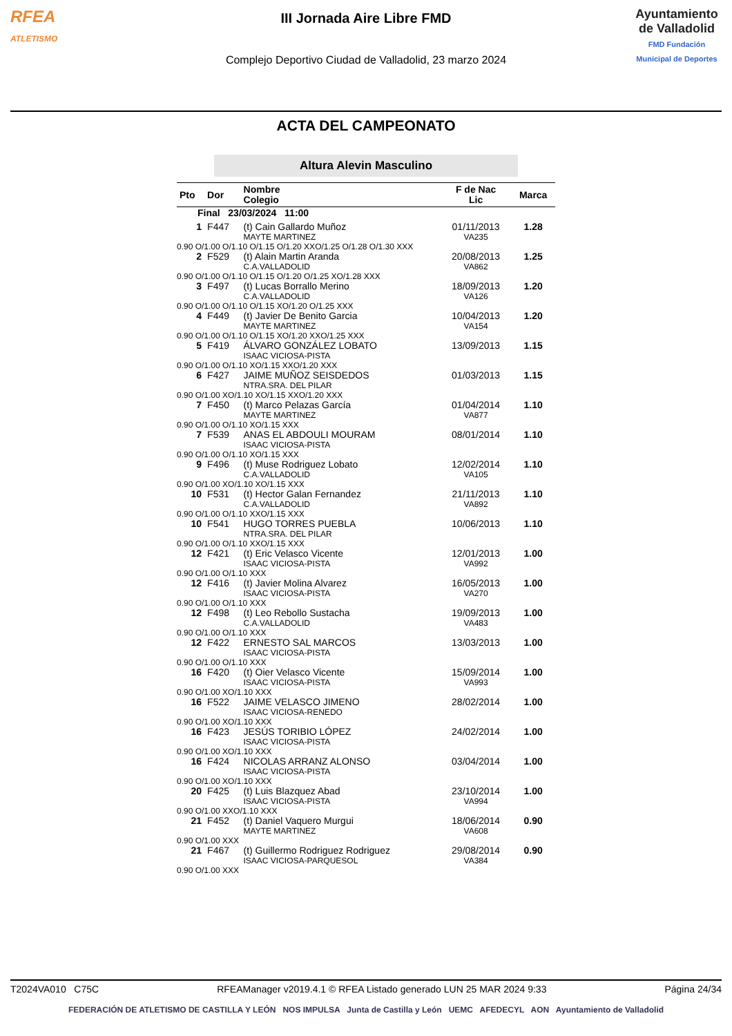RFEA
ATLETISMO
III Jornada Aire Libre FMD
Complejo Deportivo Ciudad de Valladolid, 23 marzo 2024
Ayuntamiento de Valladolid
FMD Fundación Municipal de Deportes
ACTA DEL CAMPEONATO
Altura Alevin Masculino
| Pto | Dor | Nombre Colegio | F de Nac Lic | Marca |
| --- | --- | --- | --- | --- |
| Final 23/03/2024 11:00 | | | | |
| 1 | F447 | (t) Cain Gallardo Muñoz MAYTE MARTINEZ | 01/11/2013 VA235 | 1.28 |
| 0.90 O/1.00 O/1.10 O/1.15 O/1.20 XXO/1.25 O/1.28 O/1.30 XXX | | | | |
| 2 | F529 | (t) Alain Martin Aranda C.A.VALLADOLID | 20/08/2013 VA862 | 1.25 |
| 0.90 O/1.00 O/1.10 O/1.15 O/1.20 O/1.25 XO/1.28 XXX | | | | |
| 3 | F497 | (t) Lucas Borrallo Merino C.A.VALLADOLID | 18/09/2013 VA126 | 1.20 |
| 0.90 O/1.00 O/1.10 O/1.15 XO/1.20 O/1.25 XXX | | | | |
| 4 | F449 | (t) Javier De Benito Garcia MAYTE MARTINEZ | 10/04/2013 VA154 | 1.20 |
| 0.90 O/1.00 O/1.10 O/1.15 XO/1.20 XXO/1.25 XXX | | | | |
| 5 | F419 | ÁLVARO GONZÁLEZ LOBATO ISAAC VICIOSA-PISTA | 13/09/2013 | 1.15 |
| 0.90 O/1.00 O/1.10 XO/1.15 XXO/1.20 XXX | | | | |
| 6 | F427 | JAIME MUÑOZ SEISDEDOS NTRA.SRA. DEL PILAR | 01/03/2013 | 1.15 |
| 0.90 O/1.00 XO/1.10 XO/1.15 XXO/1.20 XXX | | | | |
| 7 | F450 | (t) Marco Pelazas García MAYTE MARTINEZ | 01/04/2014 VA877 | 1.10 |
| 0.90 O/1.00 O/1.10 XO/1.15 XXX | | | | |
| 7 | F539 | ANAS EL ABDOULI MOURAM ISAAC VICIOSA-PISTA | 08/01/2014 | 1.10 |
| 0.90 O/1.00 O/1.10 XO/1.15 XXX | | | | |
| 9 | F496 | (t) Muse Rodriguez Lobato C.A.VALLADOLID | 12/02/2014 VA105 | 1.10 |
| 0.90 O/1.00 XO/1.10 XO/1.15 XXX | | | | |
| 10 | F531 | (t) Hector Galan Fernandez C.A.VALLADOLID | 21/11/2013 VA892 | 1.10 |
| 0.90 O/1.00 O/1.10 XXO/1.15 XXX | | | | |
| 10 | F541 | HUGO TORRES PUEBLA NTRA.SRA. DEL PILAR | 10/06/2013 | 1.10 |
| 0.90 O/1.00 O/1.10 XXO/1.15 XXX | | | | |
| 12 | F421 | (t) Eric Velasco Vicente ISAAC VICIOSA-PISTA | 12/01/2013 VA992 | 1.00 |
| 0.90 O/1.00 O/1.10 XXX | | | | |
| 12 | F416 | (t) Javier Molina Alvarez ISAAC VICIOSA-PISTA | 16/05/2013 VA270 | 1.00 |
| 0.90 O/1.00 O/1.10 XXX | | | | |
| 12 | F498 | (t) Leo Rebollo Sustacha C.A.VALLADOLID | 19/09/2013 VA483 | 1.00 |
| 0.90 O/1.00 O/1.10 XXX | | | | |
| 12 | F422 | ERNESTO SAL MARCOS ISAAC VICIOSA-PISTA | 13/03/2013 | 1.00 |
| 0.90 O/1.00 O/1.10 XXX | | | | |
| 16 | F420 | (t) Oier Velasco Vicente ISAAC VICIOSA-PISTA | 15/09/2014 VA993 | 1.00 |
| 0.90 O/1.00 XO/1.10 XXX | | | | |
| 16 | F522 | JAIME VELASCO JIMENO ISAAC VICIOSA-RENEDO | 28/02/2014 | 1.00 |
| 0.90 O/1.00 XO/1.10 XXX | | | | |
| 16 | F423 | JESÚS TORIBIO LÓPEZ ISAAC VICIOSA-PISTA | 24/02/2014 | 1.00 |
| 0.90 O/1.00 XO/1.10 XXX | | | | |
| 16 | F424 | NICOLAS ARRANZ ALONSO ISAAC VICIOSA-PISTA | 03/04/2014 | 1.00 |
| 0.90 O/1.00 XO/1.10 XXX | | | | |
| 20 | F425 | (t) Luis Blazquez Abad ISAAC VICIOSA-PISTA | 23/10/2014 VA994 | 1.00 |
| 0.90 O/1.00 XXO/1.10 XXX | | | | |
| 21 | F452 | (t) Daniel Vaquero Murgui MAYTE MARTINEZ | 18/06/2014 VA608 | 0.90 |
| 0.90 O/1.00 XXX | | | | |
| 21 | F467 | (t) Guillermo Rodriguez Rodriguez ISAAC VICIOSA-PARQUESOL | 29/08/2014 VA384 | 0.90 |
| 0.90 O/1.00 XXX | | | | |
T2024VA010 C75C RFEAManager v2019.4.1 © RFEA Listado generado LUN 25 MAR 2024 9:33 Página 24/34
FEDERACIÓN DE ATLETISMO DE CASTILLA Y LEÓN NOS IMPULSA Junta de Castilla y León UEMC AFEDECYL AON Ayuntamiento de Valladolid